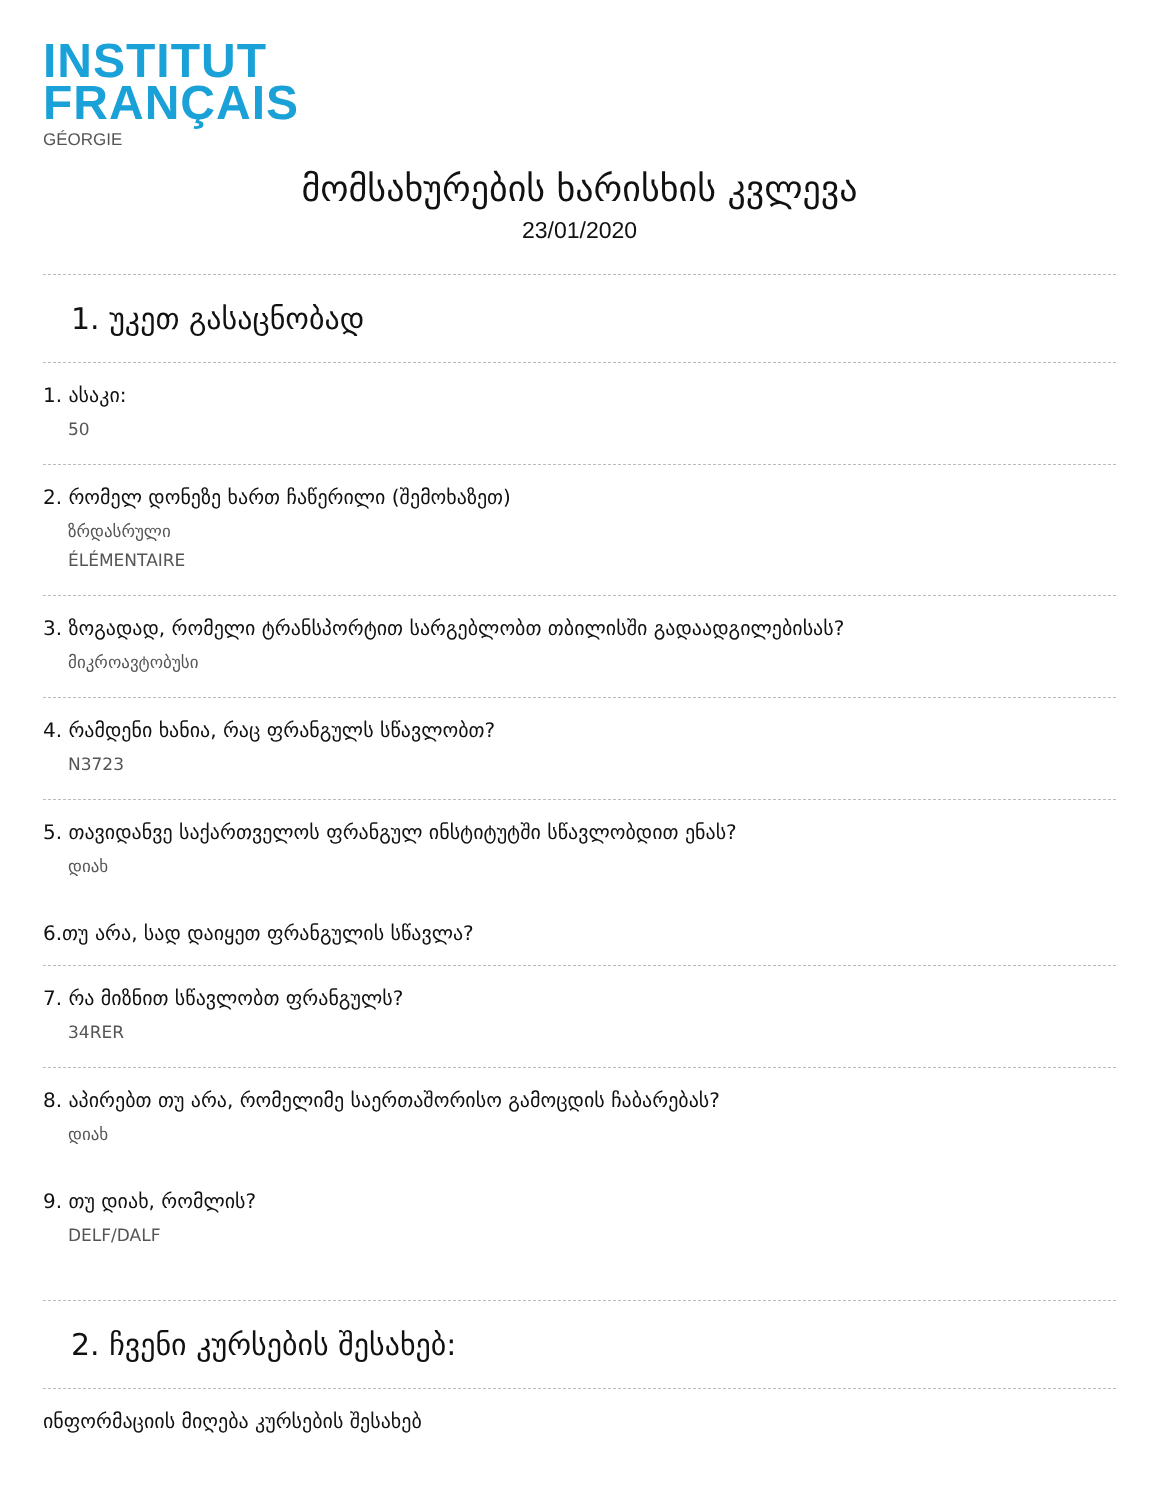INSTITUT
FRANÇAIS
GÉORGIE
მომსახურების ხარისხის კვლევა
23/01/2020
1. უკეთ გასაცნობად
1. ასაკი:
50
2. რომელ დონეზე ხართ ჩაწერილი (შემოხაზეთ)
ზრდასრული
ÉLÉMENTAIRE
3. ზოგადად, რომელი ტრანსპორტით სარგებლობთ თბილისში გადაადგილებისას?
მიკროავტობუსი
4. რამდენი ხანია, რაც ფრანგულს სწავლობთ?
N3723
5. თავიდანვე საქართველოს ფრანგულ ინსტიტუტში სწავლობდით ენას?
დიახ
6.თუ არა, სად დაიყეთ ფრანგულის სწავლა?
7. რა მიზნით სწავლობთ ფრანგულს?
34RER
8. აპირებთ თუ არა, რომელიმე საერთაშორისო გამოცდის ჩაბარებას?
დიახ
9. თუ დიახ, რომლის?
DELF/DALF
2. ჩვენი კურსების შესახებ:
ინფორმაციის მიღება კურსების შესახებ